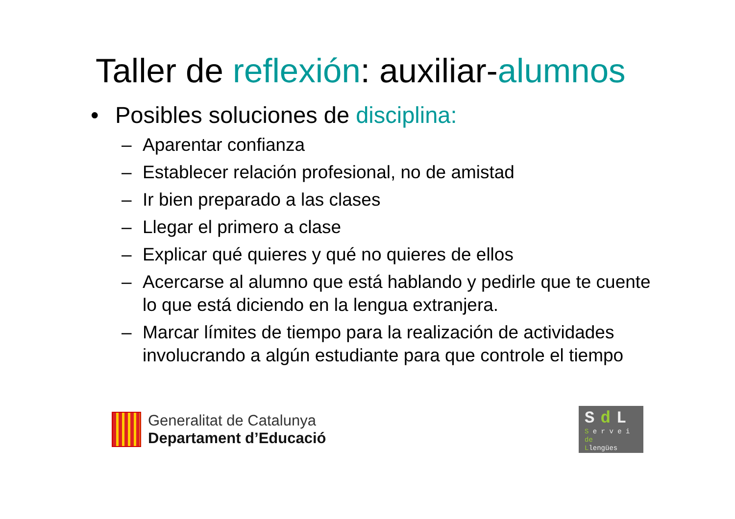Taller de reflexión: auxiliar-alumnos
• Posibles soluciones de disciplina:
– Aparentar confianza
– Establecer relación profesional, no de amistad
– Ir bien preparado a las clases
– Llegar el primero a clase
– Explicar qué quieres y qué no quieres de ellos
– Acercarse al alumno que está hablando y pedirle que te cuente lo que está diciendo en la lengua extranjera.
– Marcar límites de tiempo para la realización de actividades involucrando a algún estudiante para que controle el tiempo
Generalitat de Catalunya
Departament d’Educació
Sd L
S e r v e i
de
Llengües